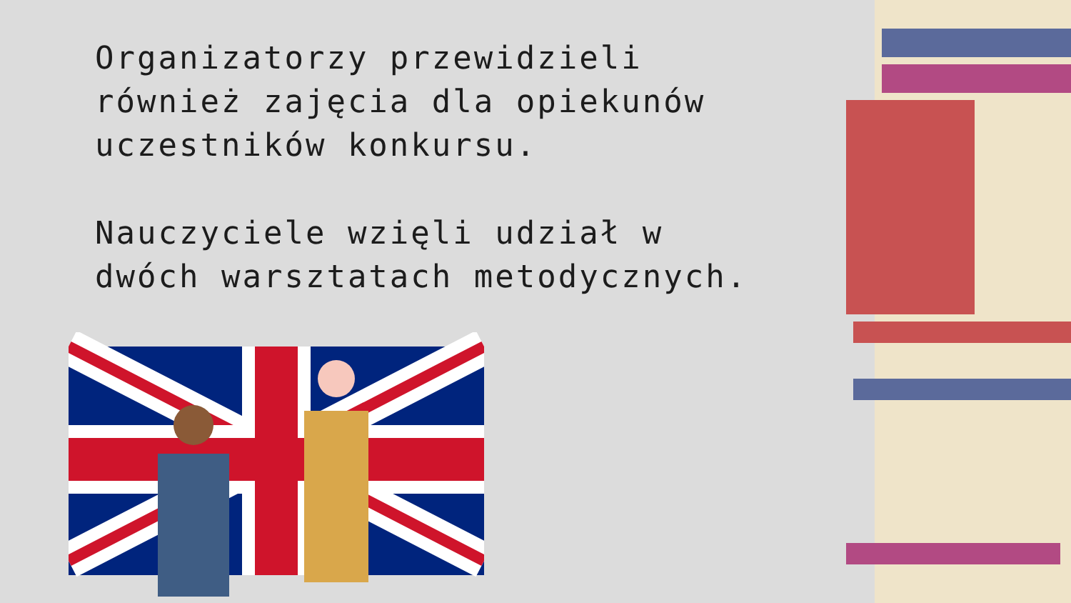Organizatorzy przewidzieli również zajęcia dla opiekunów uczestników konkursu.
Nauczyciele wzięli udział w dwóch warsztatach metodycznych.